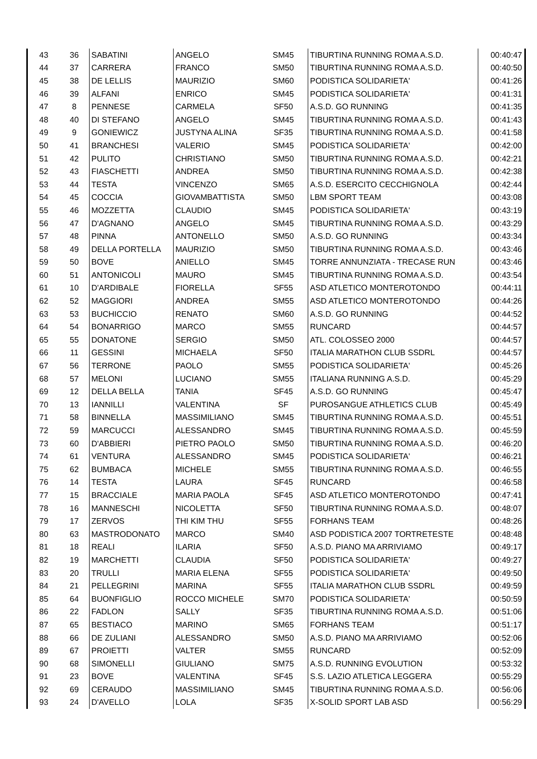| 43 | 36 | SABATINI | ANGELO | SM45 | TIBURTINA RUNNING ROMA A.S.D. | 00:40:47 |
| 44 | 37 | CARRERA | FRANCO | SM50 | TIBURTINA RUNNING ROMA A.S.D. | 00:40:50 |
| 45 | 38 | DE LELLIS | MAURIZIO | SM60 | PODISTICA SOLIDARIETA' | 00:41:26 |
| 46 | 39 | ALFANI | ENRICO | SM45 | PODISTICA SOLIDARIETA' | 00:41:31 |
| 47 | 8 | PENNESE | CARMELA | SF50 | A.S.D. GO RUNNING | 00:41:35 |
| 48 | 40 | DI STEFANO | ANGELO | SM45 | TIBURTINA RUNNING ROMA A.S.D. | 00:41:43 |
| 49 | 9 | GONIEWICZ | JUSTYNA ALINA | SF35 | TIBURTINA RUNNING ROMA A.S.D. | 00:41:58 |
| 50 | 41 | BRANCHESI | VALERIO | SM45 | PODISTICA SOLIDARIETA' | 00:42:00 |
| 51 | 42 | PULITO | CHRISTIANO | SM50 | TIBURTINA RUNNING ROMA A.S.D. | 00:42:21 |
| 52 | 43 | FIASCHETTI | ANDREA | SM50 | TIBURTINA RUNNING ROMA A.S.D. | 00:42:38 |
| 53 | 44 | TESTA | VINCENZO | SM65 | A.S.D. ESERCITO CECCHIGNOLA | 00:42:44 |
| 54 | 45 | COCCIA | GIOVAMBATTISTA | SM50 | LBM SPORT TEAM | 00:43:08 |
| 55 | 46 | MOZZETTA | CLAUDIO | SM45 | PODISTICA SOLIDARIETA' | 00:43:19 |
| 56 | 47 | D'AGNANO | ANGELO | SM45 | TIBURTINA RUNNING ROMA A.S.D. | 00:43:29 |
| 57 | 48 | PINNA | ANTONELLO | SM50 | A.S.D. GO RUNNING | 00:43:34 |
| 58 | 49 | DELLA PORTELLA | MAURIZIO | SM50 | TIBURTINA RUNNING ROMA A.S.D. | 00:43:46 |
| 59 | 50 | BOVE | ANIELLO | SM45 | TORRE ANNUNZIATA - TRECASE RUN | 00:43:46 |
| 60 | 51 | ANTONICOLI | MAURO | SM45 | TIBURTINA RUNNING ROMA A.S.D. | 00:43:54 |
| 61 | 10 | D'ARDIBALE | FIORELLA | SF55 | ASD ATLETICO MONTEROTONDO | 00:44:11 |
| 62 | 52 | MAGGIORI | ANDREA | SM55 | ASD ATLETICO MONTEROTONDO | 00:44:26 |
| 63 | 53 | BUCHICCIO | RENATO | SM60 | A.S.D. GO RUNNING | 00:44:52 |
| 64 | 54 | BONARRIGO | MARCO | SM55 | RUNCARD | 00:44:57 |
| 65 | 55 | DONATONE | SERGIO | SM50 | ATL. COLOSSEO 2000 | 00:44:57 |
| 66 | 11 | GESSINI | MICHAELA | SF50 | ITALIA MARATHON CLUB SSDRL | 00:44:57 |
| 67 | 56 | TERRONE | PAOLO | SM55 | PODISTICA SOLIDARIETA' | 00:45:26 |
| 68 | 57 | MELONI | LUCIANO | SM55 | ITALIANA RUNNING A.S.D. | 00:45:29 |
| 69 | 12 | DELLA BELLA | TANIA | SF45 | A.S.D. GO RUNNING | 00:45:47 |
| 70 | 13 | IANNILLI | VALENTINA | SF | PUROSANGUE ATHLETICS CLUB | 00:45:49 |
| 71 | 58 | BINNELLA | MASSIMILIANO | SM45 | TIBURTINA RUNNING ROMA A.S.D. | 00:45:51 |
| 72 | 59 | MARCUCCI | ALESSANDRO | SM45 | TIBURTINA RUNNING ROMA A.S.D. | 00:45:59 |
| 73 | 60 | D'ABBIERI | PIETRO PAOLO | SM50 | TIBURTINA RUNNING ROMA A.S.D. | 00:46:20 |
| 74 | 61 | VENTURA | ALESSANDRO | SM45 | PODISTICA SOLIDARIETA' | 00:46:21 |
| 75 | 62 | BUMBACA | MICHELE | SM55 | TIBURTINA RUNNING ROMA A.S.D. | 00:46:55 |
| 76 | 14 | TESTA | LAURA | SF45 | RUNCARD | 00:46:58 |
| 77 | 15 | BRACCIALE | MARIA PAOLA | SF45 | ASD ATLETICO MONTEROTONDO | 00:47:41 |
| 78 | 16 | MANNESCHI | NICOLETTA | SF50 | TIBURTINA RUNNING ROMA A.S.D. | 00:48:07 |
| 79 | 17 | ZERVOS | THI KIM THU | SF55 | FORHANS TEAM | 00:48:26 |
| 80 | 63 | MASTRODONATO | MARCO | SM40 | ASD PODISTICA 2007 TORTRETESTE | 00:48:48 |
| 81 | 18 | REALI | ILARIA | SF50 | A.S.D. PIANO MA ARRIVIAMO | 00:49:17 |
| 82 | 19 | MARCHETTI | CLAUDIA | SF50 | PODISTICA SOLIDARIETA' | 00:49:27 |
| 83 | 20 | TRULLI | MARIA ELENA | SF55 | PODISTICA SOLIDARIETA' | 00:49:50 |
| 84 | 21 | PELLEGRINI | MARINA | SF55 | ITALIA MARATHON CLUB SSDRL | 00:49:59 |
| 85 | 64 | BUONFIGLIO | ROCCO MICHELE | SM70 | PODISTICA SOLIDARIETA' | 00:50:59 |
| 86 | 22 | FADLON | SALLY | SF35 | TIBURTINA RUNNING ROMA A.S.D. | 00:51:06 |
| 87 | 65 | BESTIACO | MARINO | SM65 | FORHANS TEAM | 00:51:17 |
| 88 | 66 | DE ZULIANI | ALESSANDRO | SM50 | A.S.D. PIANO MA ARRIVIAMO | 00:52:06 |
| 89 | 67 | PROIETTI | VALTER | SM55 | RUNCARD | 00:52:09 |
| 90 | 68 | SIMONELLI | GIULIANO | SM75 | A.S.D. RUNNING EVOLUTION | 00:53:32 |
| 91 | 23 | BOVE | VALENTINA | SF45 | S.S. LAZIO ATLETICA LEGGERA | 00:55:29 |
| 92 | 69 | CERAUDO | MASSIMILIANO | SM45 | TIBURTINA RUNNING ROMA A.S.D. | 00:56:06 |
| 93 | 24 | D'AVELLO | LOLA | SF35 | X-SOLID SPORT LAB ASD | 00:56:29 |